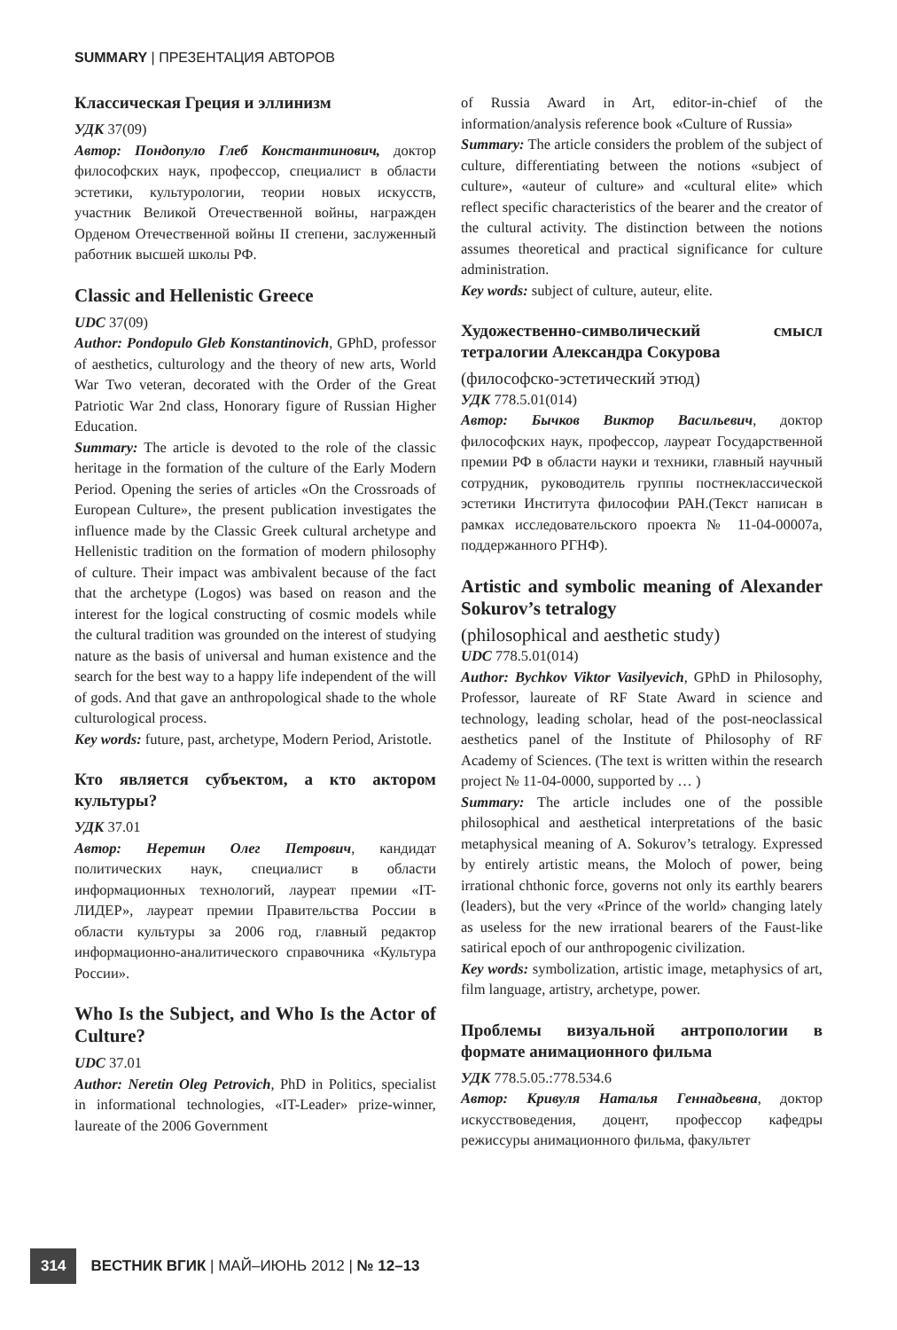SUMMARY | ПРЕЗЕНТАЦИЯ АВТОРОВ
Классическая Греция и эллинизм
УДК 37(09)
Автор: Пондопуло Глеб Константинович, доктор философских наук, профессор, специалист в области эстетики, культурологии, теории новых искусств, участник Великой Отечественной войны, награжден Орденом Отечественной войны II степени, заслуженный работник высшей школы РФ.
Classic and Hellenistic Greece
UDC 37(09)
Author: Pondopulo Gleb Konstantinovich, GPhD, professor of aesthetics, culturology and the theory of new arts, World War Two veteran, decorated with the Order of the Great Patriotic War 2nd class, Honorary figure of Russian Higher Education.
Summary: The article is devoted to the role of the classic heritage in the formation of the culture of the Early Modern Period. Opening the series of articles «On the Crossroads of European Culture», the present publication investigates the influence made by the Classic Greek cultural archetype and Hellenistic tradition on the formation of modern philosophy of culture. Their impact was ambivalent because of the fact that the archetype (Logos) was based on reason and the interest for the logical constructing of cosmic models while the cultural tradition was grounded on the interest of studying nature as the basis of universal and human existence and the search for the best way to a happy life independent of the will of gods. And that gave an anthropological shade to the whole culturological process.
Key words: future, past, archetype, Modern Period, Aristotle.
Кто является субъектом, а кто актором культуры?
УДК 37.01
Автор: Неретин Олег Петрович, кандидат политических наук, специалист в области информационных технологий, лауреат премии «IT-ЛИДЕР», лауреат премии Правительства России в области культуры за 2006 год, главный редактор информационно-аналитического справочника «Культура России».
Who Is the Subject, and Who Is the Actor of Culture?
UDC 37.01
Author: Neretin Oleg Petrovich, PhD in Politics, specialist in informational technologies, «IT-Leader» prize-winner, laureate of the 2006 Government
of Russia Award in Art, editor-in-chief of the information/analysis reference book «Culture of Russia»
Summary: The article considers the problem of the subject of culture, differentiating between the notions «subject of culture», «auteur of culture» and «cultural elite» which reflect specific characteristics of the bearer and the creator of the cultural activity. The distinction between the notions assumes theoretical and practical significance for culture administration.
Key words: subject of culture, auteur, elite.
Художественно-символический смысл тетралогии Александра Сокурова
(философско-эстетический этюд)
УДК 778.5.01(014)
Автор: Бычков Виктор Васильевич, доктор философских наук, профессор, лауреат Государственной премии РФ в области науки и техники, главный научный сотрудник, руководитель группы постнеклассической эстетики Института философии РАН.(Текст написан в рамках исследовательского проекта № 11-04-00007а, поддержанного РГНФ).
Artistic and symbolic meaning of Alexander Sokurov’s tetralogy
(philosophical and aesthetic study)
UDC 778.5.01(014)
Author: Bychkov Viktor Vasilyevich, GPhD in Philosophy, Professor, laureate of RF State Award in science and technology, leading scholar, head of the post-neoclassical aesthetics panel of the Institute of Philosophy of RF Academy of Sciences. (The text is written within the research project № 11-04-0000, supported by … )
Summary: The article includes one of the possible philosophical and aesthetical interpretations of the basic metaphysical meaning of A. Sokurov’s tetralogy. Expressed by entirely artistic means, the Moloch of power, being irrational chthonic force, governs not only its earthly bearers (leaders), but the very «Prince of the world» changing lately as useless for the new irrational bearers of the Faust-like satirical epoch of our anthropogenic civilization.
Key words: symbolization, artistic image, metaphysics of art, film language, artistry, archetype, power.
Проблемы визуальной антропологии в формате анимационного фильма
УДК 778.5.05.:778.534.6
Автор: Кривуля Наталья Геннадьевна, доктор искусствоведения, доцент, профессор кафедры режиссуры анимационного фильма, факультет
314 ВЕСТНИК ВГИК | МАЙ–ИЮНЬ 2012 | № 12–13